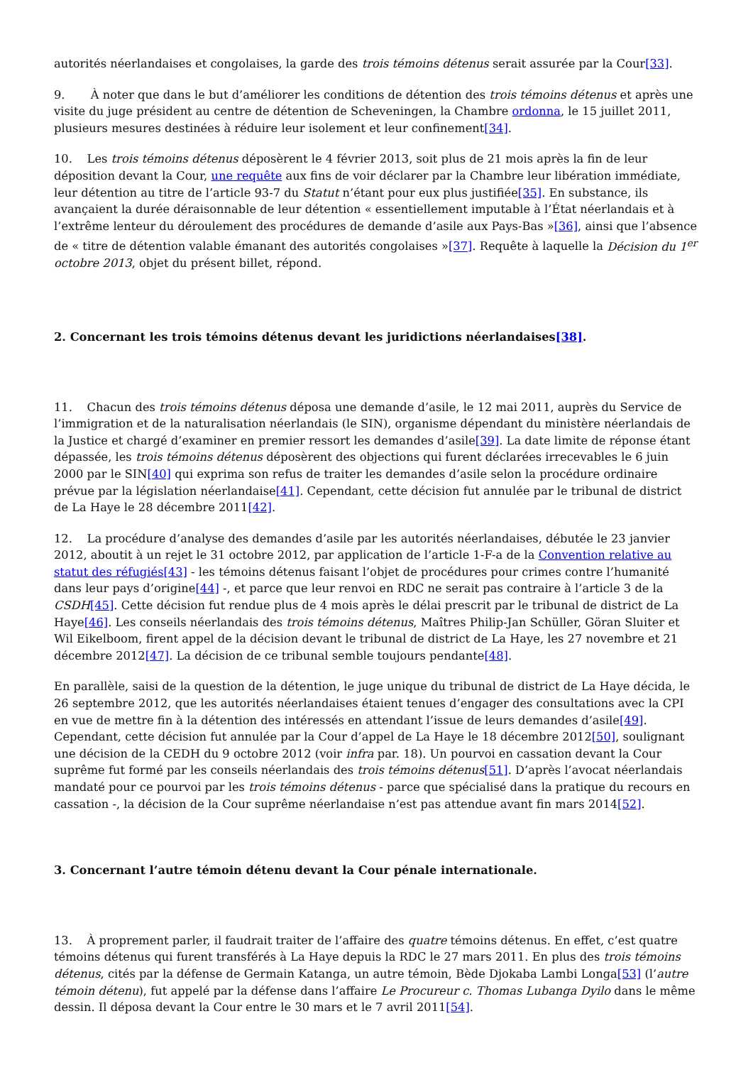autorités néerlandaises et congolaises, la garde des trois témoins détenus serait assurée par la Cour[33].
9. À noter que dans le but d’améliorer les conditions de détention des trois témoins détenus et après une visite du juge président au centre de détention de Scheveningen, la Chambre ordonna, le 15 juillet 2011, plusieurs mesures destinées à réduire leur isolement et leur confinement[34].
10. Les trois témoins détenus déposèrent le 4 février 2013, soit plus de 21 mois après la fin de leur déposition devant la Cour, une requête aux fins de voir déclarer par la Chambre leur libération immédiate, leur détention au titre de l’article 93-7 du Statut n’étant pour eux plus justifiée[35]. En substance, ils avançaient la durée déraisonnable de leur détention « essentiellement imputable à l’État néerlandais et à l’extrême lenteur du déroulement des procédures de demande d’asile aux Pays-Bas »[36], ainsi que l’absence de « titre de détention valable émanant des autorités congolaises »[37]. Requête à laquelle la Décision du 1<sup>er</sup> octobre 2013, objet du présent billet, répond.
2. Concernant les trois témoins détenus devant les juridictions néerlandaises[38].
11. Chacun des trois témoins détenus déposa une demande d’asile, le 12 mai 2011, auprès du Service de l’immigration et de la naturalisation néerlandais (le SIN), organisme dépendant du ministère néerlandais de la Justice et chargé d’examiner en premier ressort les demandes d’asile[39]. La date limite de réponse étant dépassée, les trois témoins détenus déposèrent des objections qui furent déclarées irrecevables le 6 juin 2000 par le SIN[40] qui exprima son refus de traiter les demandes d’asile selon la procédure ordinaire prévue par la législation néerlandaise[41]. Cependant, cette décision fut annulée par le tribunal de district de La Haye le 28 décembre 2011[42].
12. La procédure d’analyse des demandes d’asile par les autorités néerlandaises, débutée le 23 janvier 2012, aboutit à un rejet le 31 octobre 2012, par application de l’article 1-F-a de la Convention relative au statut des réfugiés[43] - les témoins détenus faisant l’objet de procédures pour crimes contre l’humanité dans leur pays d’origine[44] -, et parce que leur renvoi en RDC ne serait pas contraire à l’article 3 de la CSDH[45]. Cette décision fut rendue plus de 4 mois après le délai prescrit par le tribunal de district de La Haye[46]. Les conseils néerlandais des trois témoins détenus, Maîtres Philip-Jan Schüller, Göran Sluiter et Wil Eikelboom, firent appel de la décision devant le tribunal de district de La Haye, les 27 novembre et 21 décembre 2012[47]. La décision de ce tribunal semble toujours pendante[48].
En parallèle, saisi de la question de la détention, le juge unique du tribunal de district de La Haye décida, le 26 septembre 2012, que les autorités néerlandaises étaient tenues d’engager des consultations avec la CPI en vue de mettre fin à la détention des intéressés en attendant l’issue de leurs demandes d’asile[49]. Cependant, cette décision fut annulée par la Cour d’appel de La Haye le 18 décembre 2012[50], soulignant une décision de la CEDH du 9 octobre 2012 (voir infra par. 18). Un pourvoi en cassation devant la Cour suprême fut formé par les conseils néerlandais des trois témoins détenus[51]. D’après l’avocat néerlandais mandaté pour ce pourvoi par les trois témoins détenus - parce que spécialisé dans la pratique du recours en cassation -, la décision de la Cour suprême néerlandaise n’est pas attendue avant fin mars 2014[52].
3. Concernant l’autre témoin détenu devant la Cour pénale internationale.
13. À proprement parler, il faudrait traiter de l’affaire des quatre témoins détenus. En effet, c’est quatre témoins détenus qui furent transférés à La Haye depuis la RDC le 27 mars 2011. En plus des trois témoins détenus, cités par la défense de Germain Katanga, un autre témoin, Bède Djokaba Lambi Longa[53] (l’autre témoin détenu), fut appelé par la défense dans l’affaire Le Procureur c. Thomas Lubanga Dyilo dans le même dessin. Il déposa devant la Cour entre le 30 mars et le 7 avril 2011[54].